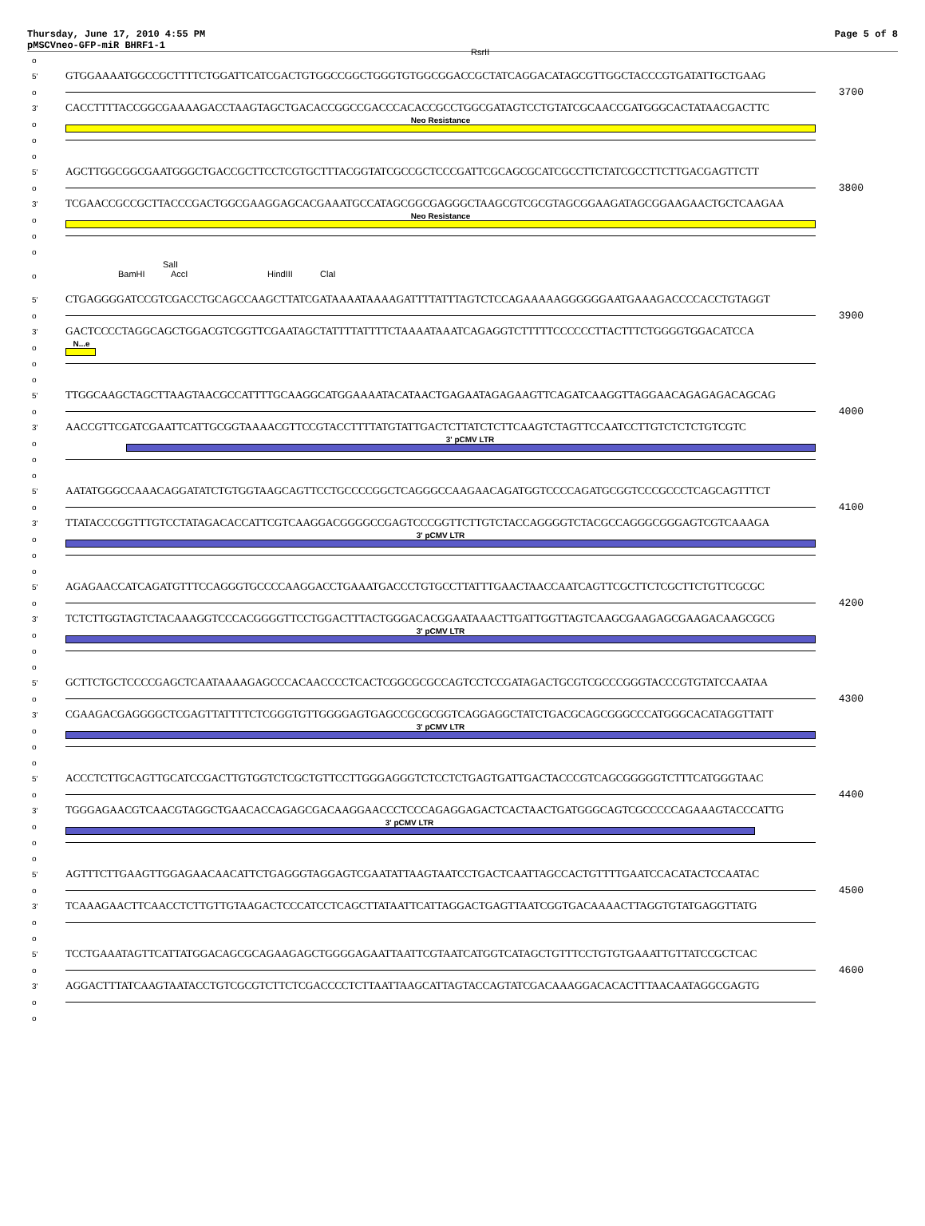Thursday, June 17, 2010 4:55 PM
pMSCVneo-GFP-miR BHRF1-1
Page 5 of 8
o
RsrII
5' GTGGAAAATGGCCGCTTTTCTGGATTCATCGACTGTGGCCGGCTGGGTGTGGCGGACCGCTATCAGGACATAGCGTTGGCTACCCGTGATATTGCTGAAG
o
3700
3' CACCTTTTACCGGCGAAAAGACCTAAGTAGCTGACACCGGCCGACCCACACCGCCTGGCGATAGTCCTGTATCGCAACCGATGGGCACTATAACGACTTC
o Neo Resistance
o
o
5' AGCTTGGCGGCGAATGGGCTGACCGCTTCCTCGTGCTTTACGGTATCGCCGCTCCCGATTCGCAGCGCATCGCCTTCTATCGCCTTCTTGACGAGTTCTT
o
3800
3' TCGAACCGCCGCTTACCCGACTGGCGAAGGAGCACGAAATGCCATAGCGGCGAGGGCTAAGCGTCGCGTAGCGGAAGATAGCGGAAGAACTGCTCAAGAA
o Neo Resistance
o
o
o
BamHI
SalI
AccI HindIII ClaI
5' CTGAGGGGATCCGTCGACCTGCAGCCAAGCTTATCGATAAAATAAAAGATTTTATTTAGTCTCCAGAAAAAGGGGGGAATGAAAGACCCCACCTGTAGGT
o
3900
3' GACTCCCCTAGGCAGCTGGACGTCGGTTCGAATAGCTATTTTATTTTCTAAAATAAATCAGAGGTCTTTTTCCCCCCTTACTTTCTGGGGTGGACATCCA
o N...e
o
o
5' TTGGCAAGCTAGCTTAAGTAACGCCATTTTGCAAGGCATGGAAAATACATAACTGAGAATAGAGAAGTTCAGATCAAGGTTAGGAACAGAGAGACAGCAG
o
4000
3' AACCGTTCGATCGAATTCATTGCGGTAAAACGTTCCGTACCTTTTATGTATTGACTCTTATCTCTTCAAGTCTAGTTCCAATCCTTGTCTCTCTGTCGTC
o 3' pCMV LTR
o
o
5' AATATGGGCCAAACAGGATATCTGTGGTAAGCAGTTCCTGCCCCGGCTCAGGGCCAAGAACAGATGGTCCCCAGATGCGGTCCCGCCCTCAGCAGTTTCT
o
4100
3' TTATACCCGGTTTGTCCTATAGACACCATTCGTCAAGGACGGGGCCGAGTCCCGGTTCTTGTCTACCAGGGGTCTACGCCAGGGCGGGAGTCGTCAAAGA
o 3' pCMV LTR
o
o
5' AGAGAACCATCAGATGTTTCCAGGGTGCCCCAAGGACCTGAAATGACCCTGTGCCTTATTTGAACTAACCAATCAGTTCGCTTCTCGCTTCTGTTCGCGC
o
4200
3' TCTCTTGGTAGTCTACAAAGGTCCCACGGGGTTCCTGGACTTTACTGGGACACGGAATAAACTTGATTGGTTAGTCAAGCGAAGAGCGAAGACAAGCGCG
o 3' pCMV LTR
o
o
5' GCTTCTGCTCCCCGAGCTCAATAAAAGAGCCCACAACCCCTCACTCGGCGCGCCAGTCCTCCGATAGACTGCGTCGCCCGGGTACCCGTGTATCCAATAA
o
4300
3' CGAAGACGAGGGGCTCGAGTTATTTTCTCGGGTGTTGGGGAGTGAGCCGCGCGGTCAGGAGGCTATCTGACGCAGCGGGCCCATGGGCACATAGGTTATT
o 3' pCMV LTR
o
o
5' ACCCTCTTGCAGTTGCATCCGACTTGTGGTCTCGCTGTTCCTTGGGAGGGTCTCCTCTGAGTGATTGACTACCCGTCAGCGGGGGTCTTTCATGGGTAAC
o
4400
3' TGGGAGAACGTCAACGTAGGCTGAACACCAGAGCGACAAGGAACCCTCCCAGAGGAGACTCACTAACTGATGGGCAGTCGCCCCCAGAAAGTACCCATTG
o 3' pCMV LTR
o
o
5' AGTTTCTTGAAGTTGGAGAACAACATTCTGAGGGTAGGAGTCGAATATTAAGTAATCCTGACTCAATTAGCCACTGTTTTGAATCCACATACTCCAATAC
o
4500
3' TCAAAGAACTTCAACCTCTTGTTGTAAGACTCCCATCCTCAGCTTATAATTCATTAGGACTGAGTTAATCGGTGACAAAACTTAGGTGTATGAGGTTATG
o
o
5' TCCTGAAATAGTTCATTATGGACAGCGCAGAAGAGCTGGGGAGAATTAATTCGTAATCATGGTCATAGCTGTTTCCTGTGTGAAATTGTTATCCGCTCAC
o
4600
3' AGGACTTTATCAAGTAATACCTGTCGCGTCTTCTCGACCCCTCTTAATTAAGCATTAGTACCAGTATCGACAAAGGACACACTTTAACAATAGGCGAGTG
o
o